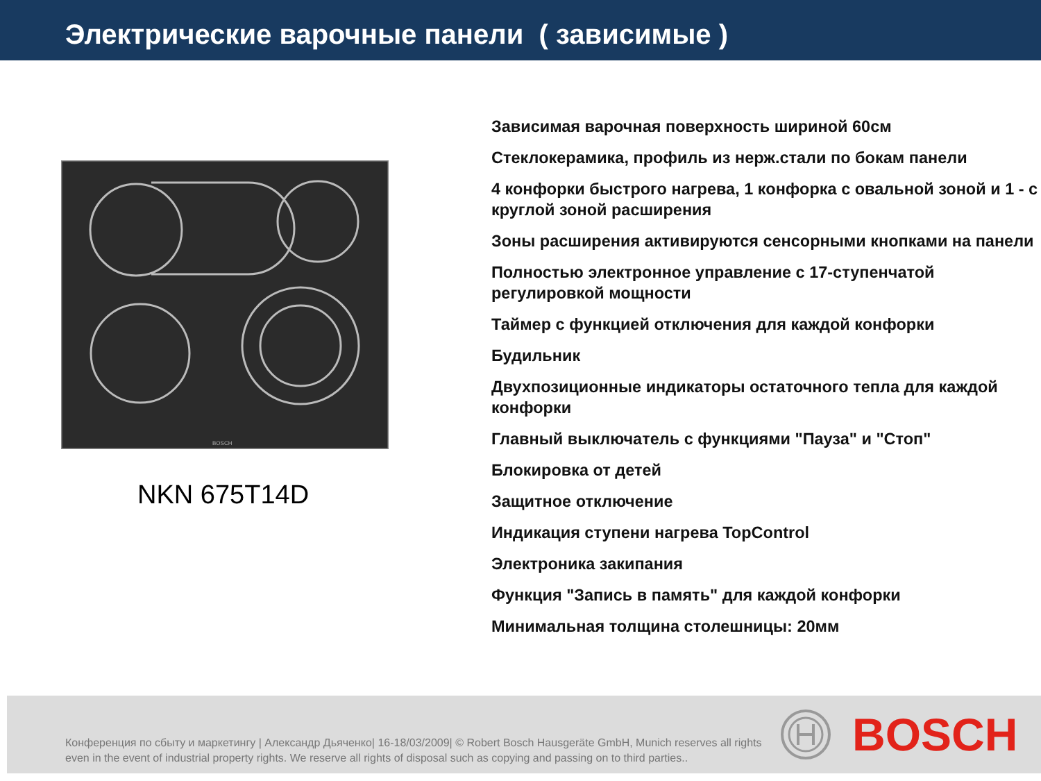Электрические варочные панели ( зависимые )
BOSCH
NKN 675T14D
Зависимая варочная поверхность шириной 60см
Стеклокерамика, профиль из нерж.стали по бокам панели
4 конфорки быстрого нагрева, 1 конфорка с овальной зоной и 1 - с круглой зоной расширения
Зоны расширения активируются сенсорными кнопками на панели
Полностью электронное управление с 17-ступенчатой регулировкой мощности
Таймер с функцией отключения для каждой конфорки
Будильник
Двухпозиционные индикаторы остаточного тепла для каждой конфорки
Главный выключатель с функциями "Пауза" и "Стоп"
Блокировка от детей
Защитное отключение
Индикация ступени нагрева TopControl
Электроника закипания
Функция "Запись в память" для каждой конфорки
Минимальная толщина столешницы: 20мм
Конференция по сбыту и маркетингу | Александр Дьяченко| 16-18/03/2009| © Robert Bosch Hausgeräte GmbH, Munich reserves all rights even in the event of industrial property rights. We reserve all rights of disposal such as copying and passing on to third parties..
BOSCH